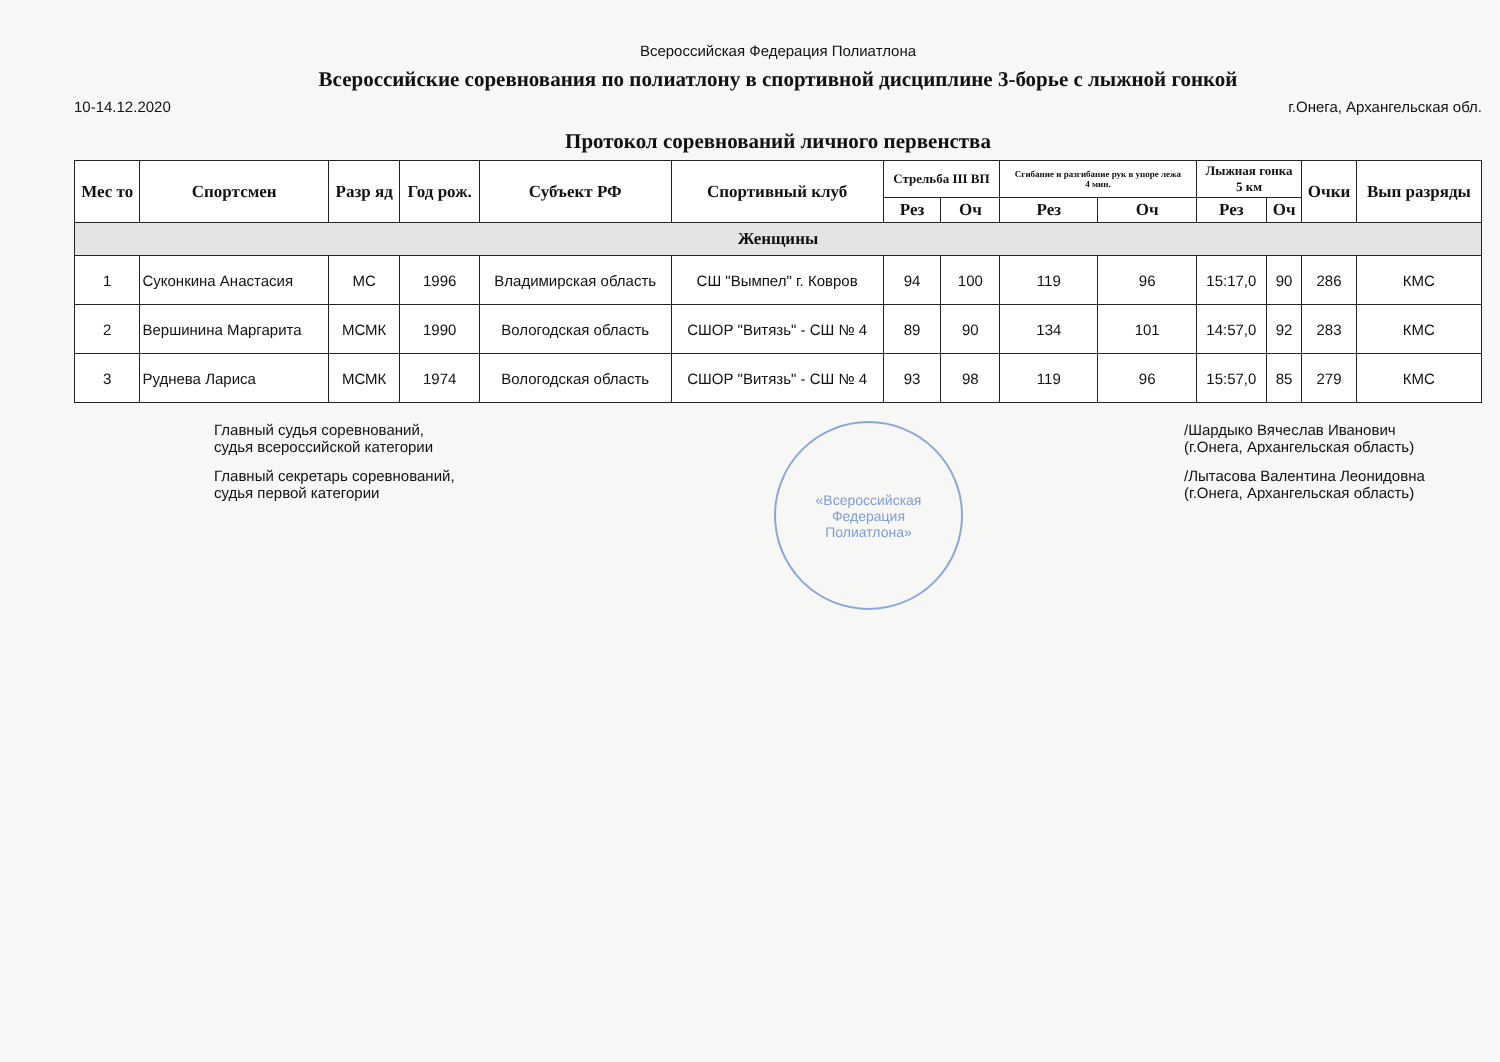Всероссийская Федерация Полиатлона
Всероссийские соревнования по полиатлону в спортивной дисциплине 3-борье с лыжной гонкой
10-14.12.2020 г.Онега, Архангельская обл.
Протокол соревнований личного первенства
| Мес то | Спортсмен | Разр яд | Год рож. | Субъект РФ | Спортивный клуб | Стрельба III ВП | | Сгибание и разгибание рук в упоре лежа 4 мин. | | Лыжная гонка 5 км | | Очки | Вып разряды |
| --- | --- | --- | --- | --- | --- | --- | --- | --- | --- | --- | --- | --- | --- |
| | | | | | | Рез | Оч | Рез | Оч | Рез | Оч | | |
| Женщины | | | | | | | | | | | | | |
| 1 | Суконкина Анастасия | МС | 1996 | Владимирская область | СШ "Вымпел" г. Ковров | 94 | 100 | 119 | 96 | 15:17,0 | 90 | 286 | КМС |
| 2 | Вершинина Маргарита | МСМК | 1990 | Вологодская область | СШОР "Витязь" - СШ № 4 | 89 | 90 | 134 | 101 | 14:57,0 | 92 | 283 | КМС |
| 3 | Руднева Лариса | МСМК | 1974 | Вологодская область | СШОР "Витязь" - СШ № 4 | 93 | 98 | 119 | 96 | 15:57,0 | 85 | 279 | КМС |
Главный судья соревнований,
судья всероссийской категории
Главный секретарь соревнований,
судья первой категории
«Всероссийская
Федерация
Полиатлона»
/Шардыко Вячеслав Иванович
(г.Онега, Архангельская область)
/Лытасова Валентина Леонидовна
(г.Онега, Архангельская область)